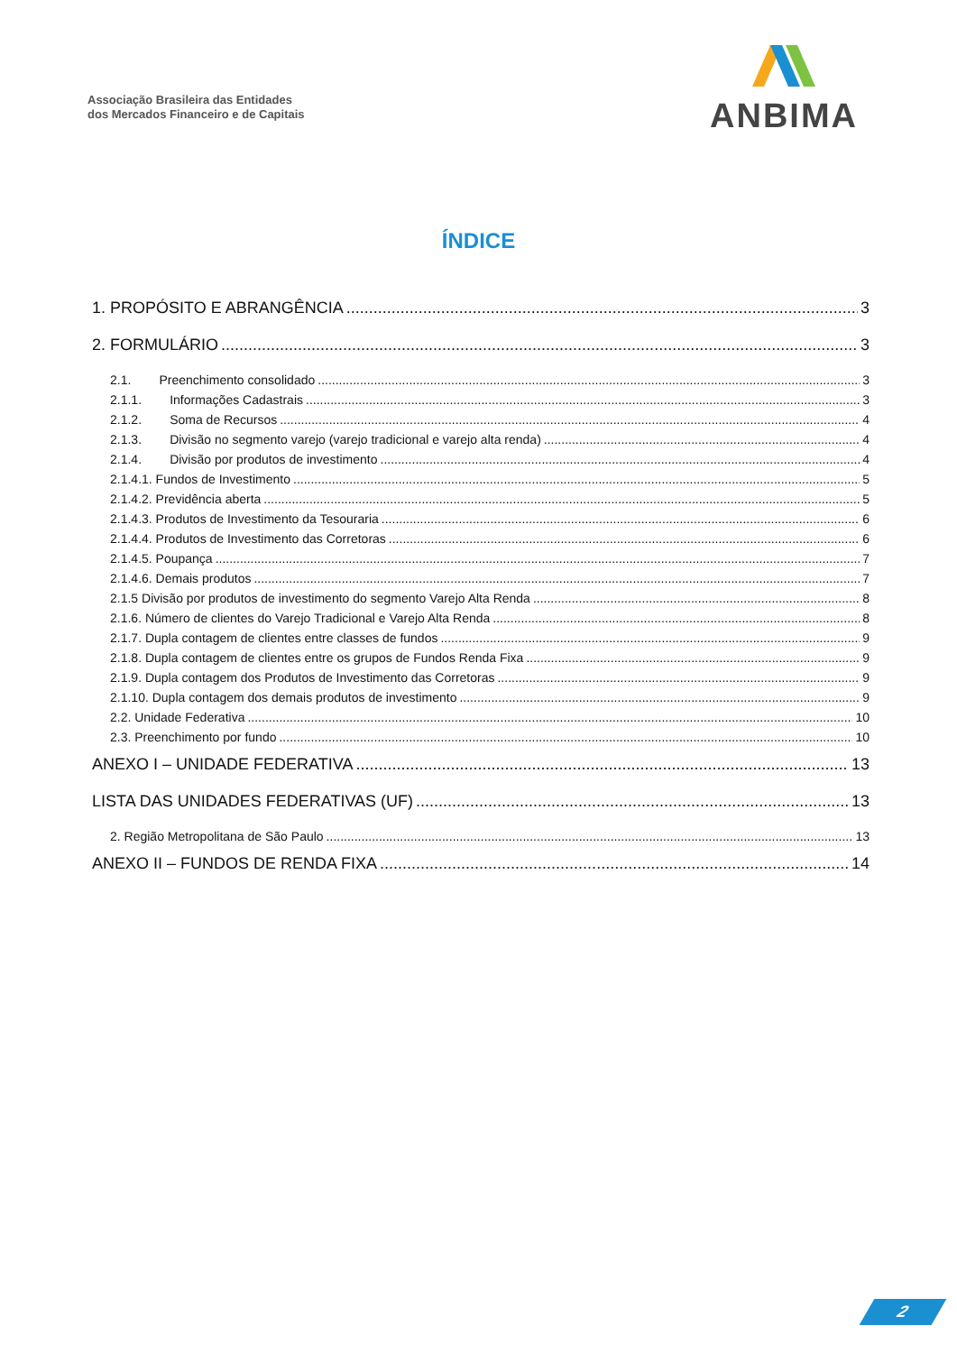Associação Brasileira das Entidades
dos Mercados Financeiro e de Capitais
ANBIMA
ÍNDICE
1. PROPÓSITO E ABRANGÊNCIA 3
2. FORMULÁRIO 3
2.1. Preenchimento consolidado 3
2.1.1. Informações Cadastrais 3
2.1.2. Soma de Recursos 4
2.1.3. Divisão no segmento varejo (varejo tradicional e varejo alta renda) 4
2.1.4. Divisão por produtos de investimento 4
2.1.4.1. Fundos de Investimento 5
2.1.4.2. Previdência aberta 5
2.1.4.3. Produtos de Investimento da Tesouraria 6
2.1.4.4. Produtos de Investimento das Corretoras 6
2.1.4.5. Poupança 7
2.1.4.6. Demais produtos 7
2.1.5 Divisão por produtos de investimento do segmento Varejo Alta Renda 8
2.1.6. Número de clientes do Varejo Tradicional e Varejo Alta Renda 8
2.1.7. Dupla contagem de clientes entre classes de fundos 9
2.1.8. Dupla contagem de clientes entre os grupos de Fundos Renda Fixa 9
2.1.9. Dupla contagem dos Produtos de Investimento das Corretoras 9
2.1.10. Dupla contagem dos demais produtos de investimento 9
2.2. Unidade Federativa 10
2.3. Preenchimento por fundo 10
ANEXO I – UNIDADE FEDERATIVA 13
LISTA DAS UNIDADES FEDERATIVAS (UF) 13
2. Região Metropolitana de São Paulo 13
ANEXO II – FUNDOS DE RENDA FIXA 14
2